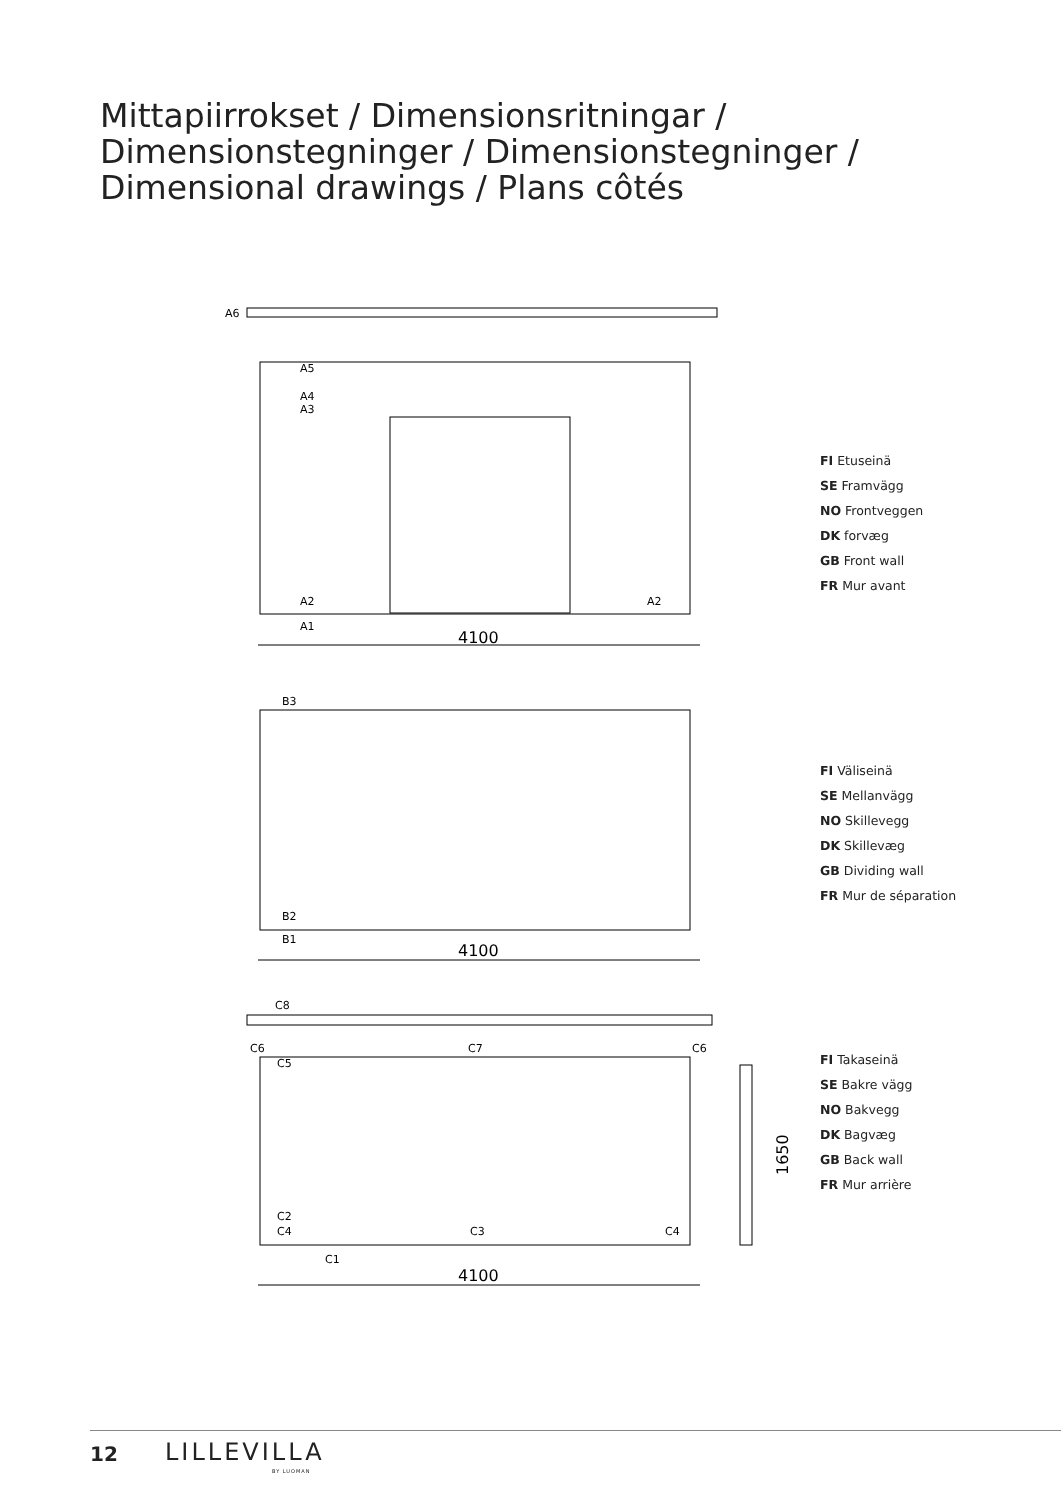Mittapiirrokset / Dimensionsritningar /
Dimensionstegninger / Dimensionstegninger /
Dimensional drawings / Plans côtés
A6
A5
A4
A3
A2
A2
A1
4100
FI Etuseinä
SE Framvägg
NO Frontveggen
DK forvæg
GB Front wall
FR Mur avant
B3
B2
B1
4100
FI Väliseinä
SE Mellanvägg
NO Skillevegg
DK Skillevæg
GB Dividing wall
FR Mur de séparation
C8
C6
C7
C6
C5
C2
C4
C3
C4
C1
1650
4100
FI Takaseinä
SE Bakre vägg
NO Bakvegg
DK Bagvæg
GB Back wall
FR Mur arrière
12 LILLEVILLA
BY LUOMAN